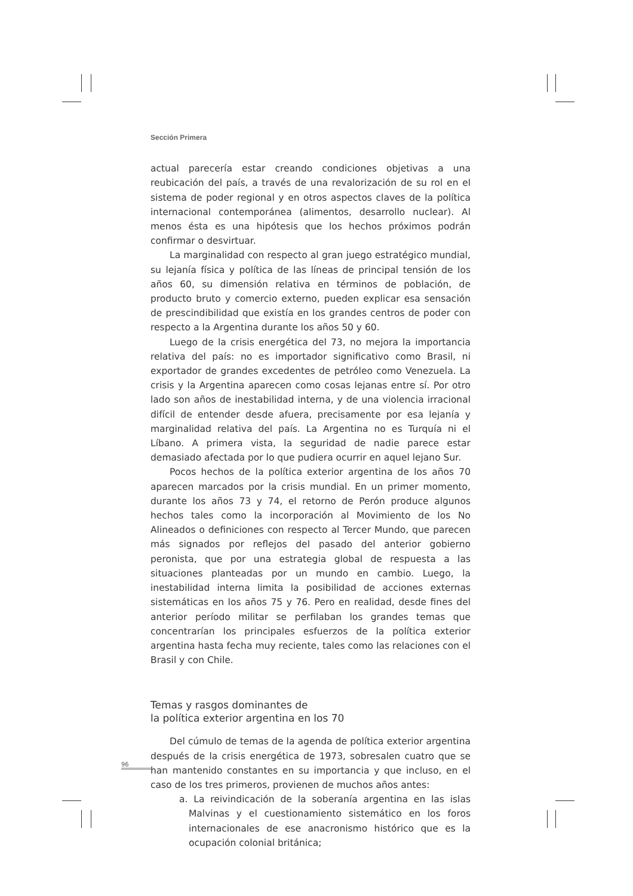Sección Primera
actual parecería estar creando condiciones objetivas a una reubicación del país, a través de una revalorización de su rol en el sistema de poder regional y en otros aspectos claves de la política internacional contemporánea (alimentos, desarrollo nuclear). Al menos ésta es una hipótesis que los hechos próximos podrán confirmar o desvirtuar.
La marginalidad con respecto al gran juego estratégico mundial, su lejanía física y política de las líneas de principal tensión de los años 60, su dimensión relativa en términos de población, de producto bruto y comercio externo, pueden explicar esa sensación de prescindibilidad que existía en los grandes centros de poder con respecto a la Argentina durante los años 50 y 60.
Luego de la crisis energética del 73, no mejora la importancia relativa del país: no es importador significativo como Brasil, ni exportador de grandes excedentes de petróleo como Venezuela. La crisis y la Argentina aparecen como cosas lejanas entre sí. Por otro lado son años de inestabilidad interna, y de una violencia irracional difícil de entender desde afuera, precisamente por esa lejanía y marginalidad relativa del país. La Argentina no es Turquía ni el Líbano. A primera vista, la seguridad de nadie parece estar demasiado afectada por lo que pudiera ocurrir en aquel lejano Sur.
Pocos hechos de la política exterior argentina de los años 70 aparecen marcados por la crisis mundial. En un primer momento, durante los años 73 y 74, el retorno de Perón produce algunos hechos tales como la incorporación al Movimiento de los No Alineados o definiciones con respecto al Tercer Mundo, que parecen más signados por reflejos del pasado del anterior gobierno peronista, que por una estrategia global de respuesta a las situaciones planteadas por un mundo en cambio. Luego, la inestabilidad interna limita la posibilidad de acciones externas sistemáticas en los años 75 y 76. Pero en realidad, desde fines del anterior período militar se perfilaban los grandes temas que concentrarían los principales esfuerzos de la política exterior argentina hasta fecha muy reciente, tales como las relaciones con el Brasil y con Chile.
Temas y rasgos dominantes de
la política exterior argentina en los 70
Del cúmulo de temas de la agenda de política exterior argentina después de la crisis energética de 1973, sobresalen cuatro que se han mantenido constantes en su importancia y que incluso, en el caso de los tres primeros, provienen de muchos años antes:
a. La reivindicación de la soberanía argentina en las islas Malvinas y el cuestionamiento sistemático en los foros internacionales de ese anacronismo histórico que es la ocupación colonial británica;
96